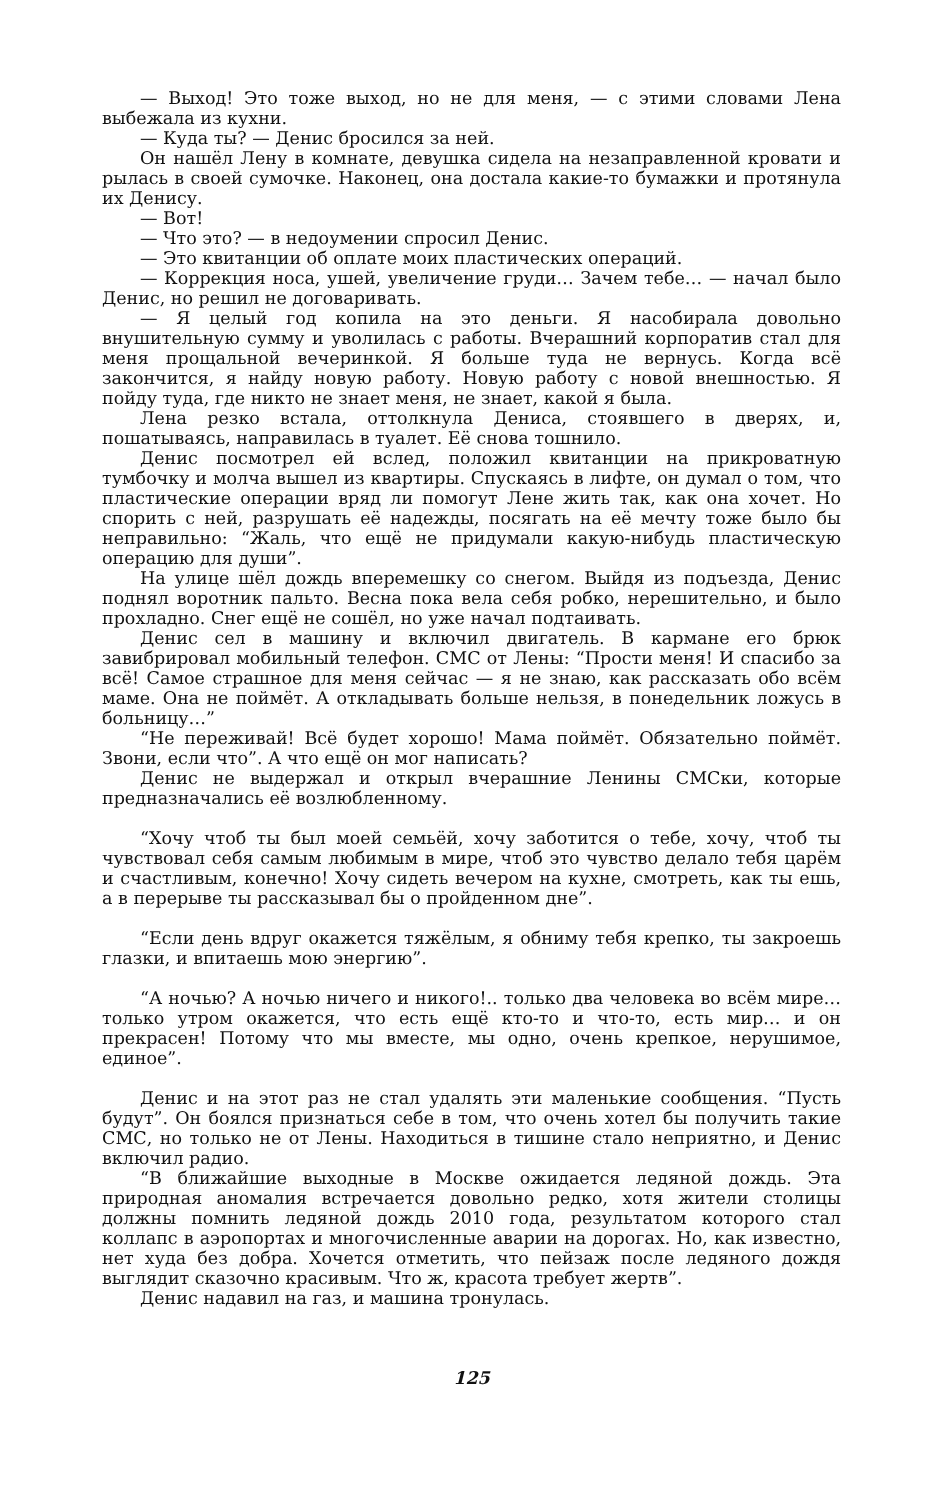— Выход! Это тоже выход, но не для меня, — с этими словами Лена выбежала из кухни.
— Куда ты? — Денис бросился за ней.
Он нашёл Лену в комнате, девушка сидела на незаправленной кровати и рылась в своей сумочке. Наконец, она достала какие-то бумажки и протянула их Денису.
— Вот!
— Что это? — в недоумении спросил Денис.
— Это квитанции об оплате моих пластических операций.
— Коррекция носа, ушей, увеличение груди… Зачем тебе… — начал было Денис, но решил не договаривать.
— Я целый год копила на это деньги. Я насобирала довольно внушительную сумму и уволилась с работы. Вчерашний корпоратив стал для меня прощальной вечеринкой. Я больше туда не вернусь. Когда всё закончится, я найду новую работу. Новую работу с новой внешностью. Я пойду туда, где никто не знает меня, не знает, какой я была.
Лена резко встала, оттолкнула Дениса, стоявшего в дверях, и, пошатываясь, направилась в туалет. Её снова тошнило.
Денис посмотрел ей вслед, положил квитанции на прикроватную тумбочку и молча вышел из квартиры. Спускаясь в лифте, он думал о том, что пластические операции вряд ли помогут Лене жить так, как она хочет. Но спорить с ней, разрушать её надежды, посягать на её мечту тоже было бы неправильно: “Жаль, что ещё не придумали какую-нибудь пластическую операцию для души”.
На улице шёл дождь вперемешку со снегом. Выйдя из подъезда, Денис поднял воротник пальто. Весна пока вела себя робко, нерешительно, и было прохладно. Снег ещё не сошёл, но уже начал подтаивать.
Денис сел в машину и включил двигатель. В кармане его брюк завибрировал мобильный телефон. СМС от Лены: “Прости меня! И спасибо за всё! Самое страшное для меня сейчас — я не знаю, как рассказать обо всём маме. Она не поймёт. А откладывать больше нельзя, в понедельник ложусь в больницу…”
“Не переживай! Всё будет хорошо! Мама поймёт. Обязательно поймёт. Звони, если что”. А что ещё он мог написать?
Денис не выдержал и открыл вчерашние Ленины СМСки, которые предназначались её возлюбленному.
“Хочу чтоб ты был моей семьёй, хочу заботится о тебе, хочу, чтоб ты чувствовал себя самым любимым в мире, чтоб это чувство делало тебя царём и счастливым, конечно! Хочу сидеть вечером на кухне, смотреть, как ты ешь, а в перерыве ты рассказывал бы о пройденном дне”.
“Если день вдруг окажется тяжёлым, я обниму тебя крепко, ты закроешь глазки, и впитаешь мою энергию”.
“А ночью? А ночью ничего и никого!.. только два человека во всём мире… только утром окажется, что есть ещё кто-то и что-то, есть мир… и он прекрасен! Потому что мы вместе, мы одно, очень крепкое, нерушимое, единое”.
Денис и на этот раз не стал удалять эти маленькие сообщения. “Пусть будут”. Он боялся признаться себе в том, что очень хотел бы получить такие СМС, но только не от Лены. Находиться в тишине стало неприятно, и Денис включил радио.
“В ближайшие выходные в Москве ожидается ледяной дождь. Эта природная аномалия встречается довольно редко, хотя жители столицы должны помнить ледяной дождь 2010 года, результатом которого стал коллапс в аэропортах и многочисленные аварии на дорогах. Но, как известно, нет худа без добра. Хочется отметить, что пейзаж после ледяного дождя выглядит сказочно красивым. Что ж, красота требует жертв”.
Денис надавил на газ, и машина тронулась.
125